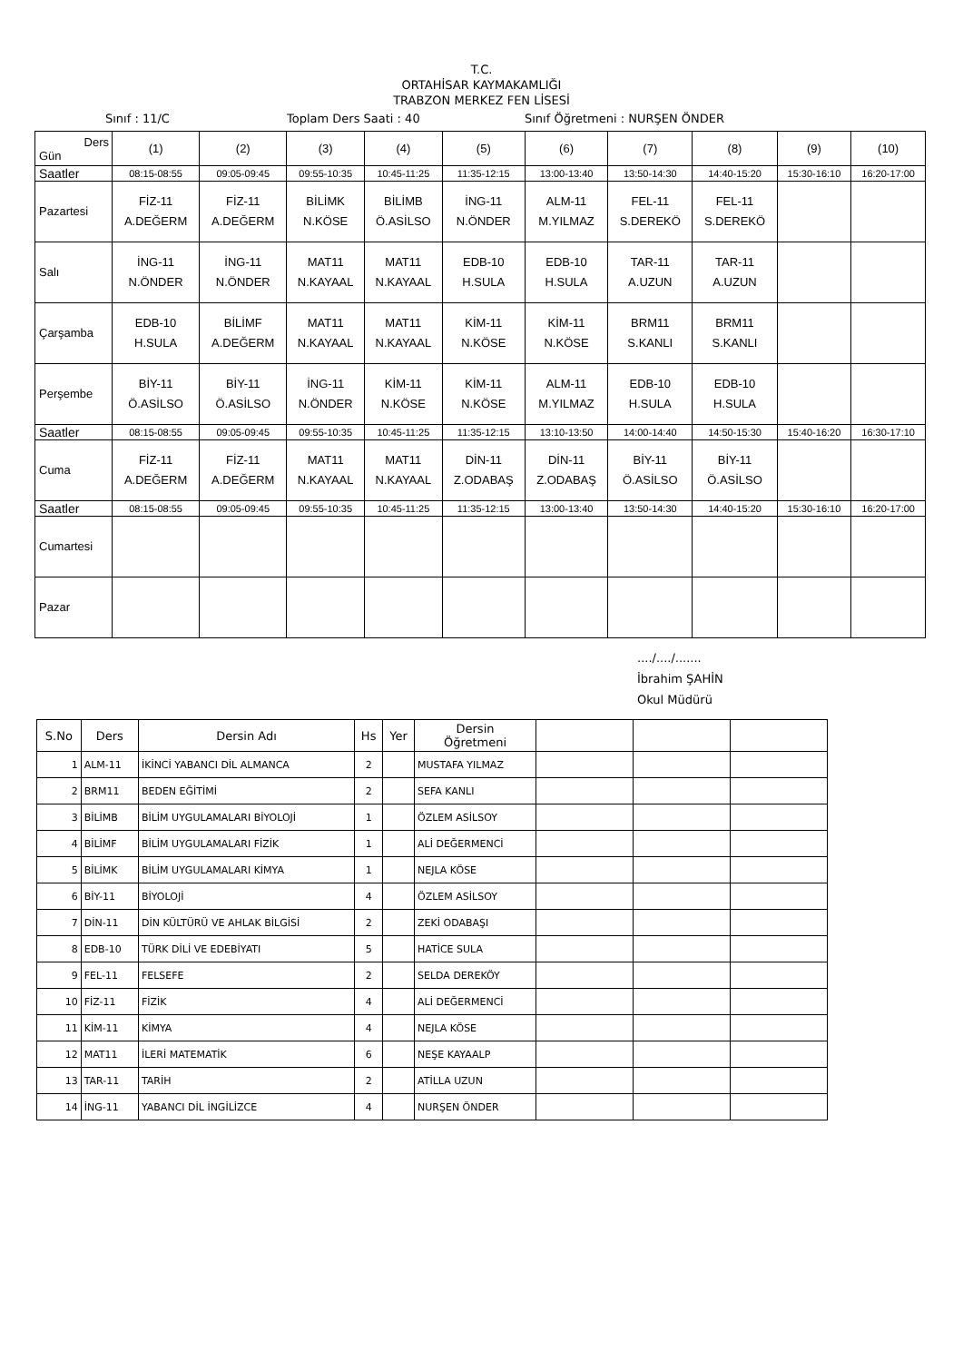T.C.
ORTAHİSAR KAYMAKAMLIĞI
TRABZON MERKEZ FEN LİSESİ
Sınıf : 11/C Toplam Ders Saati : 40 Sınıf Öğretmeni : NURŞEN ÖNDER
| Ders Gün | (1) | (2) | (3) | (4) | (5) | (6) | (7) | (8) | (9) | (10) |
| Saatler | 08:15-08:55 | 09:05-09:45 | 09:55-10:35 | 10:45-11:25 | 11:35-12:15 | 13:00-13:40 | 13:50-14:30 | 14:40-15:20 | 15:30-16:10 | 16:20-17:00 |
| Pazartesi | FİZ-11 A.DEĞERM | FİZ-11 A.DEĞERM | BİLİMK N.KÖSE | BİLİMB Ö.ASİLSO | İNG-11 N.ÖNDER | ALM-11 M.YILMAZ | FEL-11 S.DEREKÖ | FEL-11 S.DEREKÖ | | |
| Salı | İNG-11 N.ÖNDER | İNG-11 N.ÖNDER | MAT11 N.KAYAAL | MAT11 N.KAYAAL | EDB-10 H.SULA | EDB-10 H.SULA | TAR-11 A.UZUN | TAR-11 A.UZUN | | |
| Çarşamba | EDB-10 H.SULA | BİLİMF A.DEĞERM | MAT11 N.KAYAAL | MAT11 N.KAYAAL | KİM-11 N.KÖSE | KİM-11 N.KÖSE | BRM11 S.KANLI | BRM11 S.KANLI | | |
| Perşembe | BİY-11 Ö.ASİLSO | BİY-11 Ö.ASİLSO | İNG-11 N.ÖNDER | KİM-11 N.KÖSE | KİM-11 N.KÖSE | ALM-11 M.YILMAZ | EDB-10 H.SULA | EDB-10 H.SULA | | |
| Saatler | 08:15-08:55 | 09:05-09:45 | 09:55-10:35 | 10:45-11:25 | 11:35-12:15 | 13:10-13:50 | 14:00-14:40 | 14:50-15:30 | 15:40-16:20 | 16:30-17:10 |
| Cuma | FİZ-11 A.DEĞERM | FİZ-11 A.DEĞERM | MAT11 N.KAYAAL | MAT11 N.KAYAAL | DİN-11 Z.ODABAŞ | DİN-11 Z.ODABAŞ | BİY-11 Ö.ASİLSO | BİY-11 Ö.ASİLSO | | |
| Saatler | 08:15-08:55 | 09:05-09:45 | 09:55-10:35 | 10:45-11:25 | 11:35-12:15 | 13:00-13:40 | 13:50-14:30 | 14:40-15:20 | 15:30-16:10 | 16:20-17:00 |
| Cumartesi | | | | | | | | | | |
| Pazar | | | | | | | | | | |
..../..../.......
İbrahim ŞAHİN
Okul Müdürü
| S.No | Ders | Dersin Adı | Hs | Yer | Dersin Öğretmeni | | | |
| --- | --- | --- | --- | --- | --- | --- | --- | --- |
| 1 | ALM-11 | İKİNCİ YABANCI DİL ALMANCA | 2 | | MUSTAFA YILMAZ | | | |
| 2 | BRM11 | BEDEN EĞİTİMİ | 2 | | SEFA KANLI | | | |
| 3 | BİLİMB | BİLİM UYGULAMALARI BİYOLOJİ | 1 | | ÖZLEM ASİLSOY | | | |
| 4 | BİLİMF | BİLİM UYGULAMALARI FİZİK | 1 | | ALİ DEĞERMENCİ | | | |
| 5 | BİLİMK | BİLİM UYGULAMALARI KİMYA | 1 | | NEJLA KÖSE | | | |
| 6 | BİY-11 | BİYOLOJİ | 4 | | ÖZLEM ASİLSOY | | | |
| 7 | DİN-11 | DİN KÜLTÜRÜ VE AHLAK BİLGİSİ | 2 | | ZEKİ ODABAŞI | | | |
| 8 | EDB-10 | TÜRK DİLİ VE EDEBİYATI | 5 | | HATİCE SULA | | | |
| 9 | FEL-11 | FELSEFE | 2 | | SELDA DEREKÖY | | | |
| 10 | FİZ-11 | FİZİK | 4 | | ALİ DEĞERMENCİ | | | |
| 11 | KİM-11 | KİMYA | 4 | | NEJLA KÖSE | | | |
| 12 | MAT11 | İLERİ MATEMATİK | 6 | | NEŞE KAYAALP | | | |
| 13 | TAR-11 | TARİH | 2 | | ATİLLA UZUN | | | |
| 14 | İNG-11 | YABANCI DİL İNGİLİZCE | 4 | | NURŞEN ÖNDER | | | |